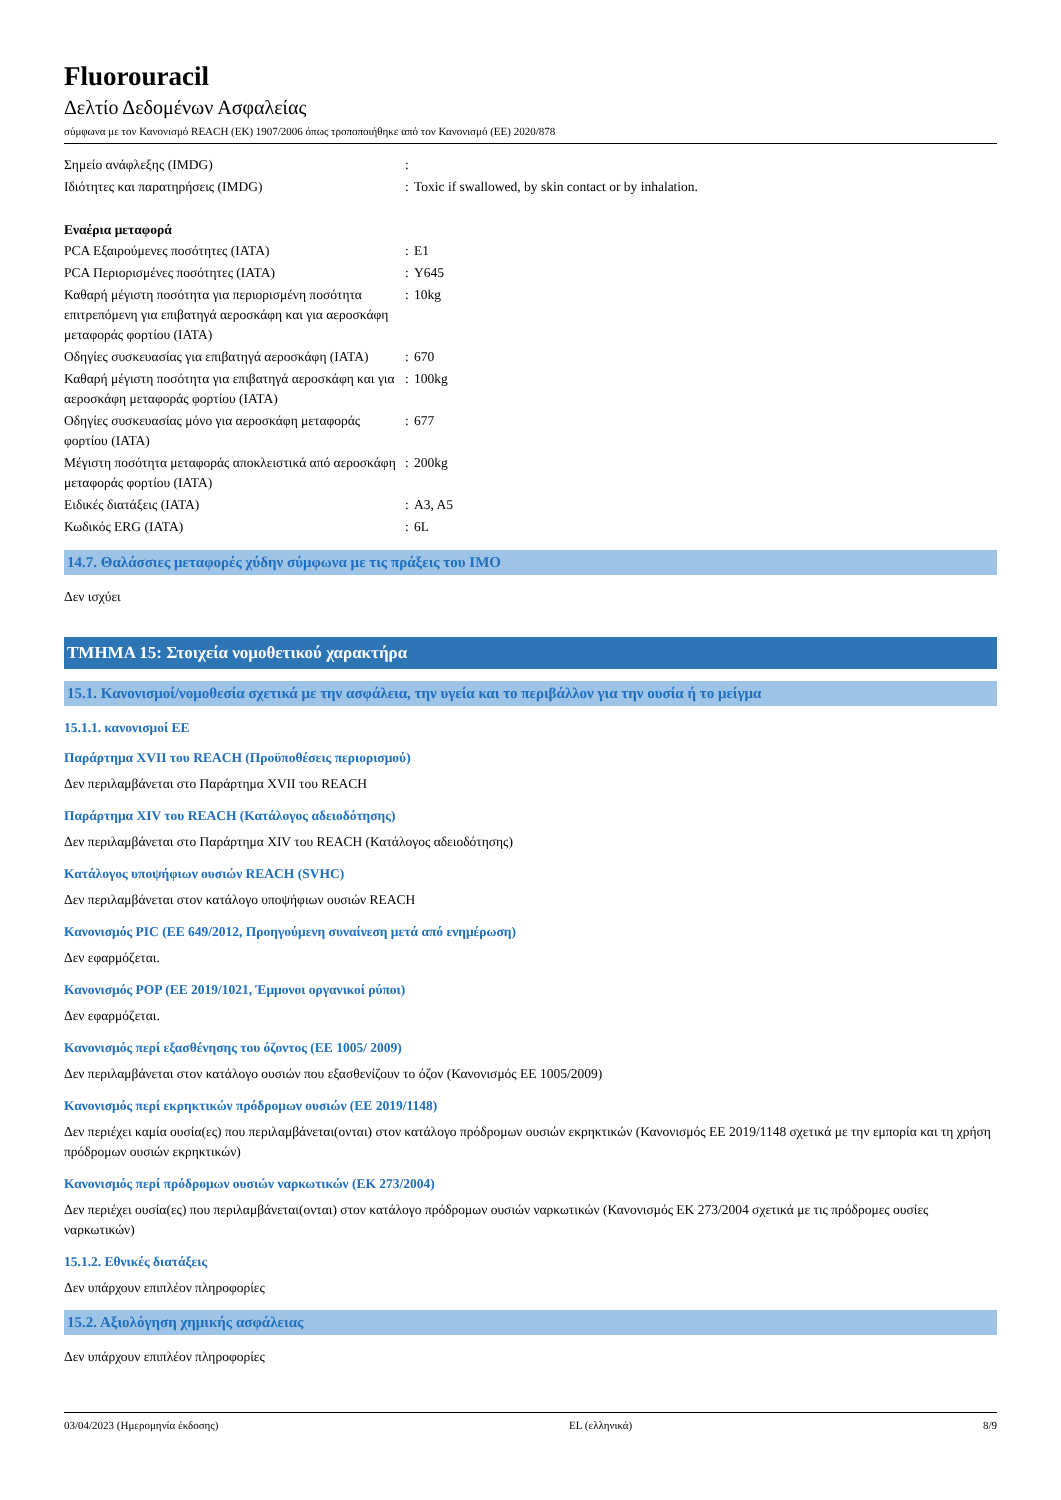Fluorouracil
Δελτίο Δεδομένων Ασφαλείας
σύμφωνα με τον Κανονισμό REACH (ΕΚ) 1907/2006 όπως τροποποιήθηκε από τον Κανονισμό (ΕΕ) 2020/878
| Σημείο ανάφλεξης (IMDG) | : | |
| Ιδιότητες και παρατηρήσεις (IMDG) | : | Toxic if swallowed, by skin contact or by inhalation. |
Εναέρια μεταφορά
| PCA Εξαιρούμενες ποσότητες (IATA) | : | E1 |
| PCA Περιορισμένες ποσότητες (IATA) | : | Y645 |
| Καθαρή μέγιστη ποσότητα για περιορισμένη ποσότητα επιτρεπόμενη για επιβατηγά αεροσκάφη και για αεροσκάφη μεταφοράς φορτίου (IATA) | : | 10kg |
| Οδηγίες συσκευασίας για επιβατηγά αεροσκάφη (IATA) | : | 670 |
| Καθαρή μέγιστη ποσότητα για επιβατηγά αεροσκάφη και για αεροσκάφη μεταφοράς φορτίου (IATA) | : | 100kg |
| Οδηγίες συσκευασίας μόνο για αεροσκάφη μεταφοράς φορτίου (IATA) | : | 677 |
| Μέγιστη ποσότητα μεταφοράς αποκλειστικά από αεροσκάφη μεταφοράς φορτίου (IATA) | : | 200kg |
| Ειδικές διατάξεις (IATA) | : | A3, A5 |
| Κωδικός ERG (IATA) | : | 6L |
14.7. Θαλάσσιες μεταφορές χύδην σύμφωνα με τις πράξεις του IMO
Δεν ισχύει
ΤΜΗΜΑ 15: Στοιχεία νομοθετικού χαρακτήρα
15.1. Κανονισμοί/νομοθεσία σχετικά με την ασφάλεια, την υγεία και το περιβάλλον για την ουσία ή το μείγμα
15.1.1. κανονισμοί ΕΕ
Παράρτημα XVII του REACH (Προϋποθέσεις περιορισμού)
Δεν περιλαμβάνεται στο Παράρτημα XVII του REACH
Παράρτημα XIV του REACH (Κατάλογος αδειοδότησης)
Δεν περιλαμβάνεται στο Παράρτημα XIV του REACH (Κατάλογος αδειοδότησης)
Κατάλογος υποψήφιων ουσιών REACH (SVHC)
Δεν περιλαμβάνεται στον κατάλογο υποψήφιων ουσιών REACH
Κανονισμός PIC (ΕΕ 649/2012, Προηγούμενη συναίνεση μετά από ενημέρωση)
Δεν εφαρμόζεται.
Κανονισμός POP (ΕΕ 2019/1021, Έμμονοι οργανικοί ρύποι)
Δεν εφαρμόζεται.
Κανονισμός περί εξασθένησης του όζοντος (ΕΕ 1005/ 2009)
Δεν περιλαμβάνεται στον κατάλογο ουσιών που εξασθενίζουν το όζον (Κανονισμός ΕΕ 1005/2009)
Κανονισμός περί εκρηκτικών πρόδρομων ουσιών (ΕΕ 2019/1148)
Δεν περιέχει καμία ουσία(ες) που περιλαμβάνεται(ονται) στον κατάλογο πρόδρομων ουσιών εκρηκτικών (Κανονισμός ΕΕ 2019/1148 σχετικά με την εμπορία και τη χρήση πρόδρομων ουσιών εκρηκτικών)
Κανονισμός περί πρόδρομων ουσιών ναρκωτικών (ΕΚ 273/2004)
Δεν περιέχει ουσία(ες) που περιλαμβάνεται(ονται) στον κατάλογο πρόδρομων ουσιών ναρκωτικών (Κανονισμός ΕΚ 273/2004 σχετικά με τις πρόδρομες ουσίες ναρκωτικών)
15.1.2. Εθνικές διατάξεις
Δεν υπάρχουν επιπλέον πληροφορίες
15.2. Αξιολόγηση χημικής ασφάλειας
Δεν υπάρχουν επιπλέον πληροφορίες
03/04/2023 (Ημερομηνία έκδοσης) EL (ελληνικά) 8/9